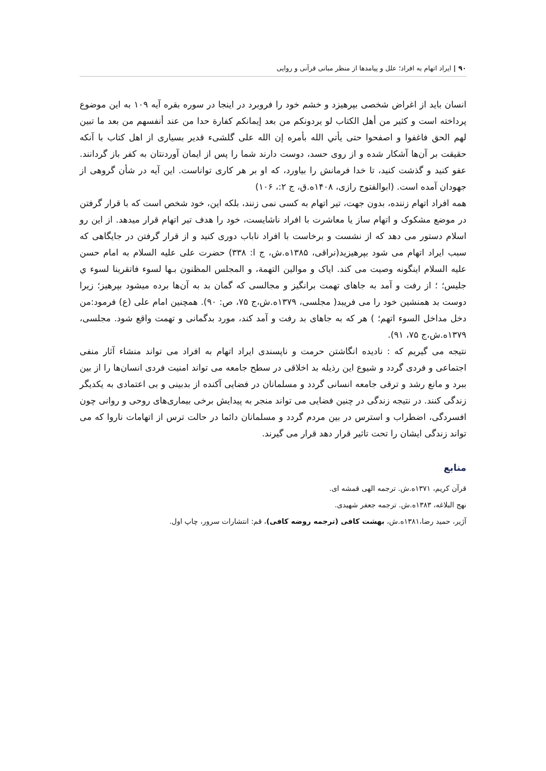۹۰ | ایراد اتهام به افراد؛ علل و پیامدها از منظر مبانی قرآنی و روایی
انسان باید از اغراض شخصی بپرهیزد و خشم خود را فروبرد در اینجا در سوره بقره آیه ۱۰۹ به این موضوع پرداخته است و کثیر من أهل الکتاب لو یردونکم من بعد إیمانکم کفارة حدا من عند أنفسهم من بعد ما تبین لهم الحق فاغفوا و اصفحوا حتی یأتي الله بأمره إن الله علی گلشیء قدیر بسیاری از اهل کتاب با آنکه حقیقت بر آن‌ها آشکار شده و از روی حسد، دوست دارند شما را پس از ایمان آوردنتان به کفر باز گردانند. عفو کنید و گذشت کنید، تا خدا فرمانش را بیاورد، که او بر هر کاری تواناست. این آیه در شأن گروهی از جهودان آمده است. (ابوالفتوح رازی، ۱۴۰۸ه.ق، ج ۲:، ۱۰۶)
همه افراد اتهام زننده، بدون جهت، تیر اتهام به کسی نمی زنند، بلکه این، خود شخص است که با قرار گرفتن در موضع مشکوک و اتهام ساز یا معاشرت با افراد ناشایست، خود را هدف تیر اتهام قرار میدهد. از این رو اسلام دستور می دهد که از نشست و برخاست با افراد ناباب دوری کنید و از قرار گرفتن در جایگاهی که سبب ایراد اتهام می شود بپرهیزید(نراقی، ۱۳۸۵ه.ش، ج ا: ۳۳۸) حضرت علی علیه السلام به امام حسن علیه السلام اینگونه وصیت می کند. ایاک و موالین التهمة، و المجلس المظنون بـها لسوء فاتقرینا لسوء ي جلیس؛ ؛ از رفت و آمد به جاهای تهمت برانگیز و مجالسی که گمان بد به آن‌ها برده میشود بپرهیز؛ زیرا دوست بد همنشین خود را می فریبد( مجلسی، ۱۳۷۹ه.ش،ج ۷۵، ص: ۹۰). همچنین امام علی (ع) فرمود:من دخل مداخل السوء اتهم؛ ) هر که به جاهای بد رفت و آمد کند، مورد بدگمانی و تهمت واقع شود. مجلسی، ۱۳۷۹ه.ش،ج ۷۵، ۹۱).
نتیجه می گیریم که : نادیده انگاشتن حرمت و ناپسندی ایراد اتهام به افراد می تواند منشاء آثار منفی اجتماعی و فردی گردد و شیوع این رذیله بد اخلاقی در سطح جامعه می تواند امنیت فردی انسان‌ها را از بین ببرد و مانع رشد و ترقی جامعه انسانی گردد و مسلمانان در فضایی آکنده از بدبینی و بی اعتمادی به یکدیگر زندگی کنند. در نتیجه زندگی در چنین فضایی می تواند منجر به پیدایش برخی بیماری‌های روحی و روانی چون افسردگی، اضطراب و استرس در بین مردم گردد و مسلمانان دائما در حالت ترس از اتهامات ناروا که می تواند زندگی ایشان را تحت تاثیر قرار دهد قرار می گیرند.
منابع
قرآن کریم، ۱۳۷۱ه.ش. ترجمه الهی قمشه ای.
نهج البلاغه، ۱۳۸۳ه.ش. ترجمه جعفر شهیدی.
آژیر، حمید رضا،۱۳۸۱ه.ش، بهشت کافی (ترجمه روضه کافی)، قم: انتشارات سرور، چاپ اول.